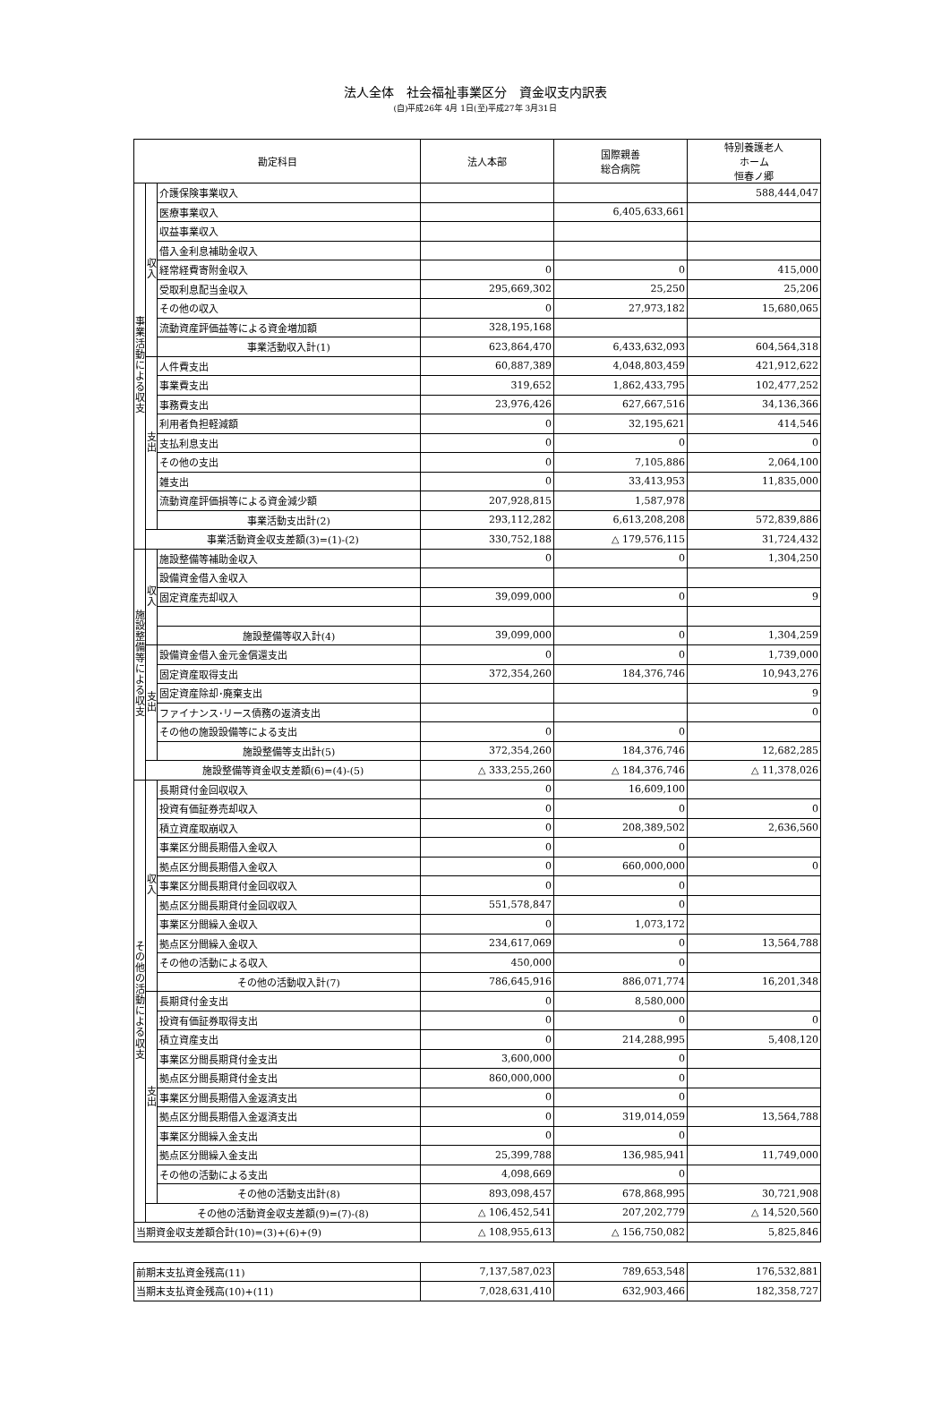法人全体　社会福祉事業区分　資金収支内訳表
(自)平成26年 4月 1日(至)平成27年 3月31日
| 勘定科目 | | | 法人本部 | 国際親善 総合病院 | 特別養護老人 ホーム 恒春ノ郷 |
| --- | --- | --- | --- | --- | --- |
| 事 業 活 動 に よ る 収 支 | 収 入 | 介護保険事業収入 | | | 588,444,047 |
| | | 医療事業収入 | | 6,405,633,661 | |
| | | 収益事業収入 | | | |
| | | 借入金利息補助金収入 | | | |
| | | 経常経費寄附金収入 | 0 | 0 | 415,000 |
| | | 受取利息配当金収入 | 295,669,302 | 25,250 | 25,206 |
| | | その他の収入 | 0 | 27,973,182 | 15,680,065 |
| | | 流動資産評価益等による資金増加額 | 328,195,168 | | |
| | | 事業活動収入計(1) | 623,864,470 | 6,433,632,093 | 604,564,318 |
| | 支 出 | 人件費支出 | 60,887,389 | 4,048,803,459 | 421,912,622 |
| | | 事業費支出 | 319,652 | 1,862,433,795 | 102,477,252 |
| | | 事務費支出 | 23,976,426 | 627,667,516 | 34,136,366 |
| | | 利用者負担軽減額 | 0 | 32,195,621 | 414,546 |
| | | 支払利息支出 | 0 | 0 | 0 |
| | | その他の支出 | 0 | 7,105,886 | 2,064,100 |
| | | 雑支出 | 0 | 33,413,953 | 11,835,000 |
| | | 流動資産評価損等による資金減少額 | 207,928,815 | 1,587,978 | |
| | | 事業活動支出計(2) | 293,112,282 | 6,613,208,208 | 572,839,886 |
| | 事業活動資金収支差額(3)=(1)-(2) | | 330,752,188 | △ 179,576,115 | 31,724,432 |
| 施 設 整 備 等 に よ る 収 支 | 収 入 | 施設整備等補助金収入 | 0 | 0 | 1,304,250 |
| | | 設備資金借入金収入 | | | |
| | | 固定資産売却収入 | 39,099,000 | 0 | 9 |
| | | 施設整備等収入計(4) | 39,099,000 | 0 | 1,304,259 |
| | 支 出 | 設備資金借入金元金償還支出 | 0 | 0 | 1,739,000 |
| | | 固定資産取得支出 | 372,354,260 | 184,376,746 | 10,943,276 |
| | | 固定資産除却･廃棄支出 | | | 9 |
| | | ファイナンス･リース債務の返済支出 | | | 0 |
| | | その他の施設設備等による支出 | 0 | 0 | |
| | | 施設整備等支出計(5) | 372,354,260 | 184,376,746 | 12,682,285 |
| | 施設整備等資金収支差額(6)=(4)-(5) | | △ 333,255,260 | △ 184,376,746 | △ 11,378,026 |
| そ の 他 の 活 動 に よ る 収 支 | 収 入 | 長期貸付金回収収入 | 0 | 16,609,100 | |
| | | 投資有価証券売却収入 | 0 | 0 | 0 |
| | | 積立資産取崩収入 | 0 | 208,389,502 | 2,636,560 |
| | | 事業区分間長期借入金収入 | 0 | 0 | |
| | | 拠点区分間長期借入金収入 | 0 | 660,000,000 | 0 |
| | | 事業区分間長期貸付金回収収入 | 0 | 0 | |
| | | 拠点区分間長期貸付金回収収入 | 551,578,847 | 0 | |
| | | 事業区分間繰入金収入 | 0 | 1,073,172 | |
| | | 拠点区分間繰入金収入 | 234,617,069 | 0 | 13,564,788 |
| | | その他の活動による収入 | 450,000 | 0 | |
| | | その他の活動収入計(7) | 786,645,916 | 886,071,774 | 16,201,348 |
| | 支 出 | 長期貸付金支出 | 0 | 8,580,000 | |
| | | 投資有価証券取得支出 | 0 | 0 | 0 |
| | | 積立資産支出 | 0 | 214,288,995 | 5,408,120 |
| | | 事業区分間長期貸付金支出 | 3,600,000 | 0 | |
| | | 拠点区分間長期貸付金支出 | 860,000,000 | 0 | |
| | | 事業区分間長期借入金返済支出 | 0 | 0 | |
| | | 拠点区分間長期借入金返済支出 | 0 | 319,014,059 | 13,564,788 |
| | | 事業区分間繰入金支出 | 0 | 0 | |
| | | 拠点区分間繰入金支出 | 25,399,788 | 136,985,941 | 11,749,000 |
| | | その他の活動による支出 | 4,098,669 | 0 | |
| | | その他の活動支出計(8) | 893,098,457 | 678,868,995 | 30,721,908 |
| | その他の活動資金収支差額(9)=(7)-(8) | | △ 106,452,541 | 207,202,779 | △ 14,520,560 |
| 当期資金収支差額合計(10)=(3)+(6)+(9) | | | △ 108,955,613 | △ 156,750,082 | 5,825,846 |
| 前期末支払資金残高(11) | 7,137,587,023 | 789,653,548 | 176,532,881 |
| 当期末支払資金残高(10)+(11) | 7,028,631,410 | 632,903,466 | 182,358,727 |